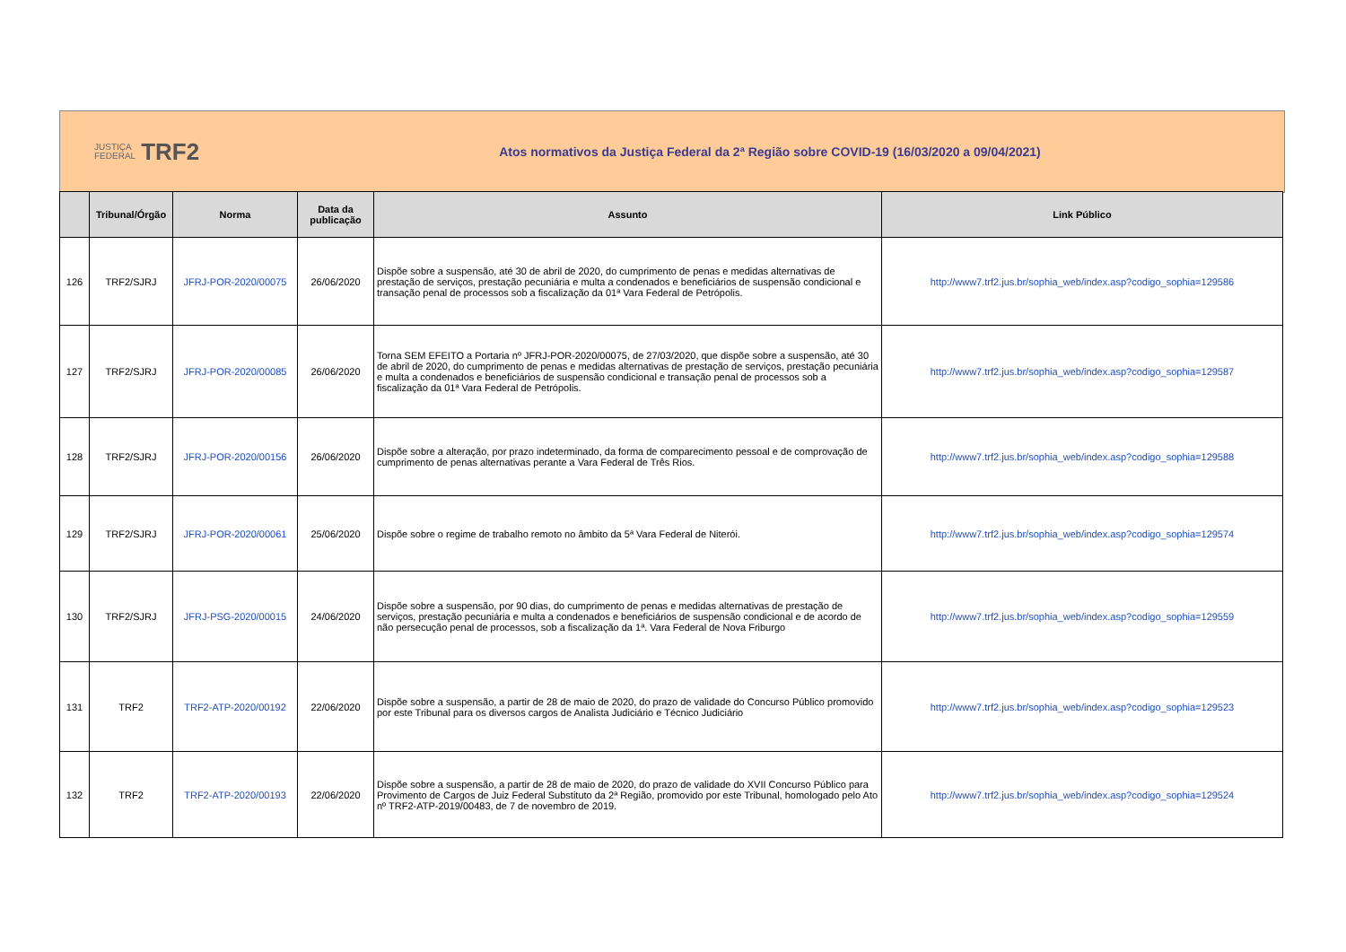JUSTIÇA
FEDERAL TRF2
Atos normativos da Justiça Federal da 2ª Região sobre COVID-19 (16/03/2020 a 09/04/2021)
| | Tribunal/Órgão | Norma | Data da publicação | Assunto | Link Público |
| --- | --- | --- | --- | --- | --- |
| 126 | TRF2/SJRJ | JFRJ-POR-2020/00075 | 26/06/2020 | Dispõe sobre a suspensão, até 30 de abril de 2020, do cumprimento de penas e medidas alternativas de prestação de serviços, prestação pecuniária e multa a condenados e beneficiários de suspensão condicional e transação penal de processos sob a fiscalização da 01ª Vara Federal de Petrópolis. | http://www7.trf2.jus.br/sophia_web/index.asp?codigo_sophia=129586 |
| 127 | TRF2/SJRJ | JFRJ-POR-2020/00085 | 26/06/2020 | Torna SEM EFEITO a Portaria nº JFRJ-POR-2020/00075, de 27/03/2020, que dispõe sobre a suspensão, até 30 de abril de 2020, do cumprimento de penas e medidas alternativas de prestação de serviços, prestação pecuniária e multa a condenados e beneficiários de suspensão condicional e transação penal de processos sob a fiscalização da 01ª Vara Federal de Petrópolis. | http://www7.trf2.jus.br/sophia_web/index.asp?codigo_sophia=129587 |
| 128 | TRF2/SJRJ | JFRJ-POR-2020/00156 | 26/06/2020 | Dispõe sobre a alteração, por prazo indeterminado, da forma de comparecimento pessoal e de comprovação de cumprimento de penas alternativas perante a Vara Federal de Três Rios. | http://www7.trf2.jus.br/sophia_web/index.asp?codigo_sophia=129588 |
| 129 | TRF2/SJRJ | JFRJ-POR-2020/00061 | 25/06/2020 | Dispõe sobre o regime de trabalho remoto no âmbito da 5ª Vara Federal de Niterói. | http://www7.trf2.jus.br/sophia_web/index.asp?codigo_sophia=129574 |
| 130 | TRF2/SJRJ | JFRJ-PSG-2020/00015 | 24/06/2020 | Dispõe sobre a suspensão, por 90 dias, do cumprimento de penas e medidas alternativas de prestação de serviços, prestação pecuniária e multa a condenados e beneficiários de suspensão condicional e de acordo de não persecução penal de processos, sob a fiscalização da 1ª. Vara Federal de Nova Friburgo | http://www7.trf2.jus.br/sophia_web/index.asp?codigo_sophia=129559 |
| 131 | TRF2 | TRF2-ATP-2020/00192 | 22/06/2020 | Dispõe sobre a suspensão, a partir de 28 de maio de 2020, do prazo de validade do Concurso Público promovido por este Tribunal para os diversos cargos de Analista Judiciário e Técnico Judiciário | http://www7.trf2.jus.br/sophia_web/index.asp?codigo_sophia=129523 |
| 132 | TRF2 | TRF2-ATP-2020/00193 | 22/06/2020 | Dispõe sobre a suspensão, a partir de 28 de maio de 2020, do prazo de validade do XVII Concurso Público para Provimento de Cargos de Juiz Federal Substituto da 2ª Região, promovido por este Tribunal, homologado pelo Ato nº TRF2-ATP-2019/00483, de 7 de novembro de 2019. | http://www7.trf2.jus.br/sophia_web/index.asp?codigo_sophia=129524 |